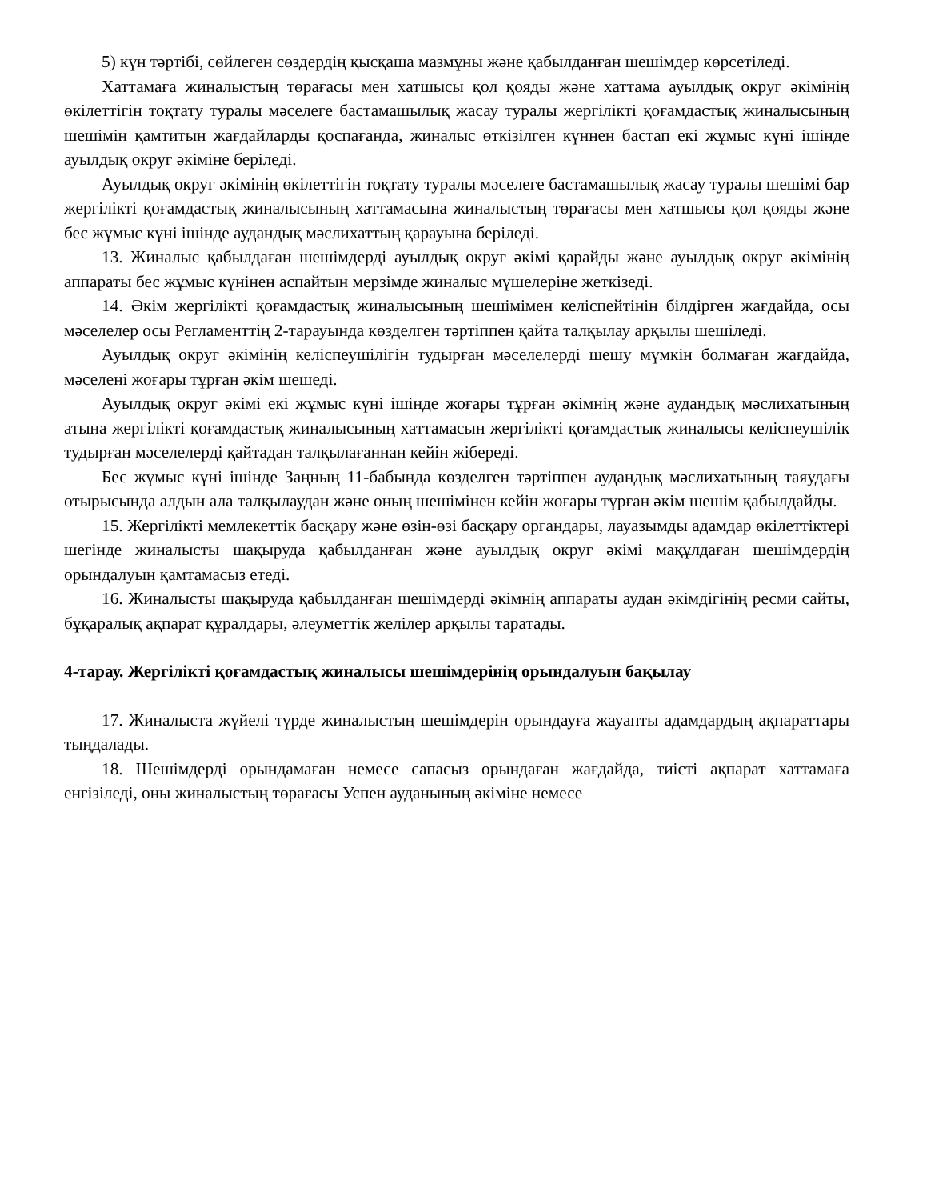5) күн тәртібі, сөйлеген сөздердің қысқаша мазмұны және қабылданған шешімдер көрсетіледі.
Хаттамаға жиналыстың төрағасы мен хатшысы қол қояды және хаттама ауылдық округ әкімінің өкілеттігін тоқтату туралы мәселеге бастамашылық жасау туралы жергілікті қоғамдастық жиналысының шешімін қамтитын жағдайларды қоспағанда, жиналыс өткізілген күннен бастап екі жұмыс күні ішінде ауылдық округ әкіміне беріледі.
Ауылдық округ әкімінің өкілеттігін тоқтату туралы мәселеге бастамашылық жасау туралы шешімі бар жергілікті қоғамдастық жиналысының хаттамасына жиналыстың төрағасы мен хатшысы қол қояды және бес жұмыс күні ішінде аудандық мәслихаттың қарауына беріледі.
13. Жиналыс қабылдаған шешімдерді ауылдық округ әкімі қарайды және ауылдық округ әкімінің аппараты бес жұмыс күнінен аспайтын мерзімде жиналыс мүшелеріне жеткізеді.
14. Әкім жергілікті қоғамдастық жиналысының шешімімен келіспейтінін білдірген жағдайда, осы мәселелер осы Регламенттің 2-тарауында көзделген тәртіппен қайта талқылау арқылы шешіледі.
Ауылдық округ әкімінің келіспеушілігін тудырған мәселелерді шешу мүмкін болмаған жағдайда, мәселені жоғары тұрған әкім шешеді.
Ауылдық округ әкімі екі жұмыс күні ішінде жоғары тұрған әкімнің және аудандық мәслихатының атына жергілікті қоғамдастық жиналысының хаттамасын жергілікті қоғамдастық жиналысы келіспеушілік тудырған мәселелерді қайтадан талқылағаннан кейін жібереді.
Бес жұмыс күні ішінде Заңның 11-бабында көзделген тәртіппен аудандық мәслихатының таяудағы отырысында алдын ала талқылаудан және оның шешімінен кейін жоғары тұрған әкім шешім қабылдайды.
15. Жергілікті мемлекеттік басқару және өзін-өзі басқару органдары, лауазымды адамдар өкілеттіктері шегінде жиналысты шақыруда қабылданған және ауылдық округ әкімі мақұлдаған шешімдердің орындалуын қамтамасыз етеді.
16. Жиналысты шақыруда қабылданған шешімдерді әкімнің аппараты аудан әкімдігінің ресми сайты, бұқаралық ақпарат құралдары, әлеуметтік желілер арқылы таратады.
4-тарау. Жергілікті қоғамдастық жиналысы шешімдерінің орындалуын бақылау
17. Жиналыста жүйелі түрде жиналыстың шешімдерін орындауға жауапты адамдардың ақпараттары тыңдалады.
18. Шешімдерді орындамаған немесе сапасыз орындаған жағдайда, тиісті ақпарат хаттамаға енгізіледі, оны жиналыстың төрағасы Успен ауданының әкіміне немесе